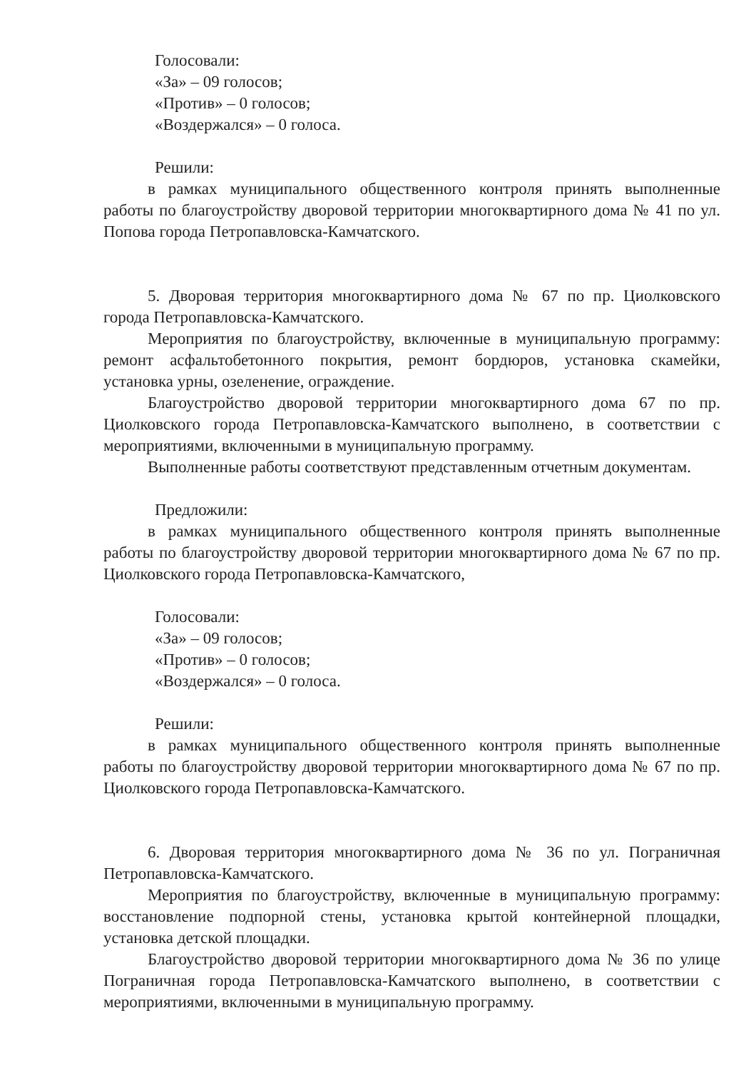Голосовали:
«За» – 09 голосов;
«Против» – 0 голосов;
«Воздержался» – 0 голоса.
Решили:
в рамках муниципального общественного контроля принять выполненные работы по благоустройству дворовой территории многоквартирного дома № 41 по ул. Попова города Петропавловска-Камчатского.
5. Дворовая территория многоквартирного дома № 67 по пр. Циолковского города Петропавловска-Камчатского.
Мероприятия по благоустройству, включенные в муниципальную программу: ремонт асфальтобетонного покрытия, ремонт бордюров, установка скамейки, установка урны, озеленение, ограждение.
Благоустройство дворовой территории многоквартирного дома 67 по пр. Циолковского города Петропавловска-Камчатского выполнено, в соответствии с мероприятиями, включенными в муниципальную программу.
Выполненные работы соответствуют представленным отчетным документам.
Предложили:
в рамках муниципального общественного контроля принять выполненные работы по благоустройству дворовой территории многоквартирного дома № 67 по пр. Циолковского города Петропавловска-Камчатского,
Голосовали:
«За» – 09 голосов;
«Против» – 0 голосов;
«Воздержался» – 0 голоса.
Решили:
в рамках муниципального общественного контроля принять выполненные работы по благоустройству дворовой территории многоквартирного дома № 67 по пр. Циолковского города Петропавловска-Камчатского.
6. Дворовая территория многоквартирного дома № 36 по ул. Пограничная Петропавловска-Камчатского.
Мероприятия по благоустройству, включенные в муниципальную программу: восстановление подпорной стены, установка крытой контейнерной площадки, установка детской площадки.
Благоустройство дворовой территории многоквартирного дома № 36 по улице Пограничная города Петропавловска-Камчатского выполнено, в соответствии с мероприятиями, включенными в муниципальную программу.